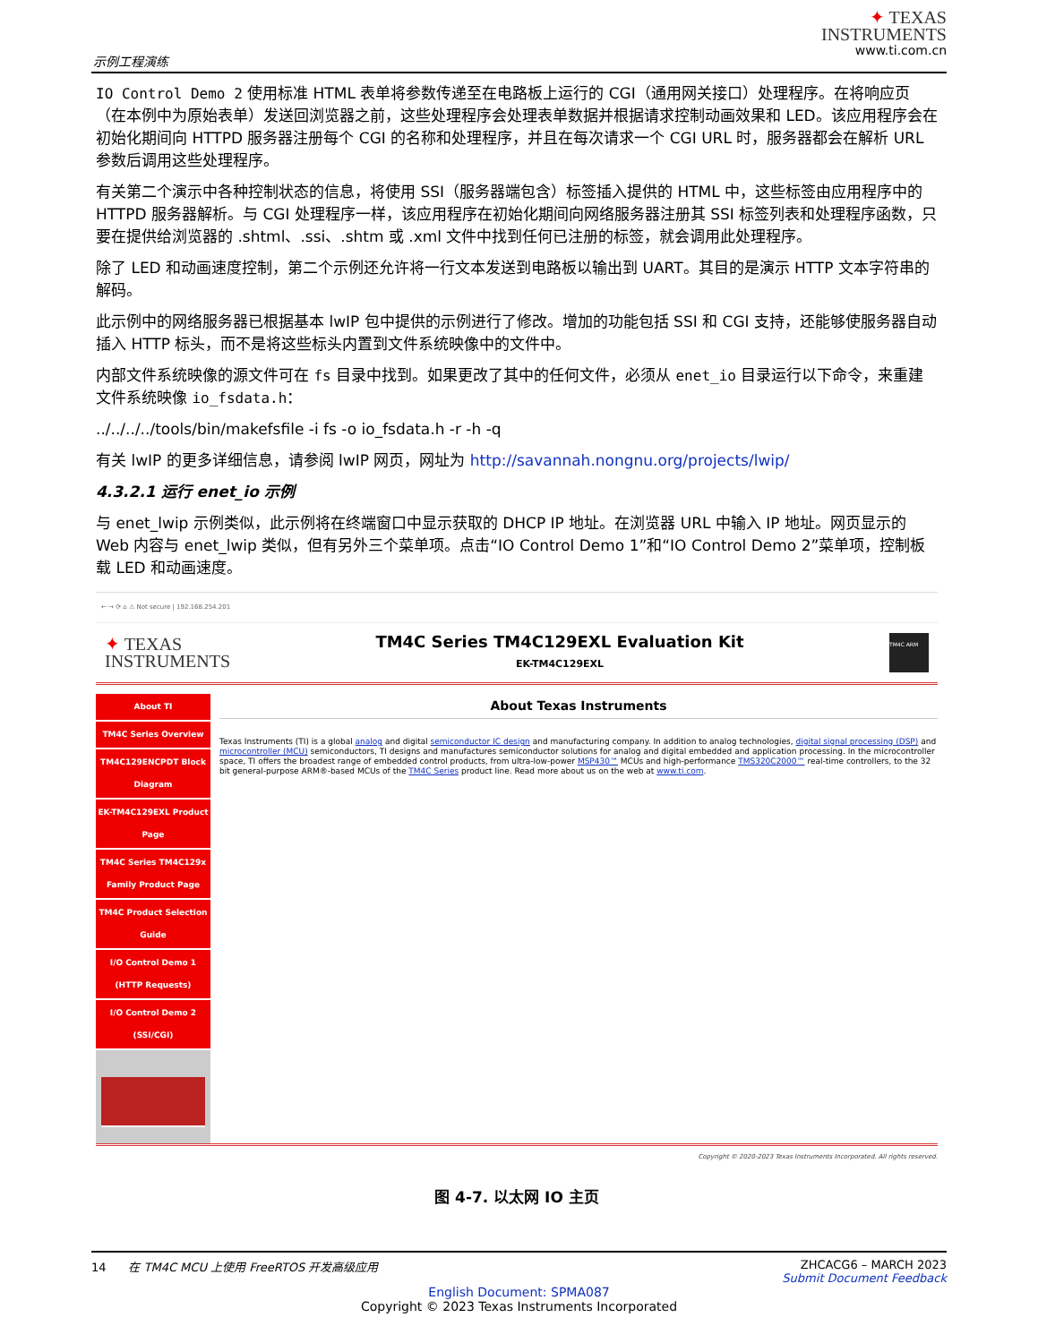示例工程演练
✦ TEXAS
INSTRUMENTS
www.ti.com.cn
IO Control Demo 2 使用标准 HTML 表单将参数传递至在电路板上运行的 CGI（通用网关接口）处理程序。在将响应页（在本例中为原始表单）发送回浏览器之前，这些处理程序会处理表单数据并根据请求控制动画效果和 LED。该应用程序会在初始化期间向 HTTPD 服务器注册每个 CGI 的名称和处理程序，并且在每次请求一个 CGI URL 时，服务器都会在解析 URL 参数后调用这些处理程序。
有关第二个演示中各种控制状态的信息，将使用 SSI（服务器端包含）标签插入提供的 HTML 中，这些标签由应用程序中的 HTTPD 服务器解析。与 CGI 处理程序一样，该应用程序在初始化期间向网络服务器注册其 SSI 标签列表和处理程序函数，只要在提供给浏览器的 .shtml、.ssi、.shtm 或 .xml 文件中找到任何已注册的标签，就会调用此处理程序。
除了 LED 和动画速度控制，第二个示例还允许将一行文本发送到电路板以输出到 UART。其目的是演示 HTTP 文本字符串的解码。
此示例中的网络服务器已根据基本 lwIP 包中提供的示例进行了修改。增加的功能包括 SSI 和 CGI 支持，还能够使服务器自动插入 HTTP 标头，而不是将这些标头内置到文件系统映像中的文件中。
内部文件系统映像的源文件可在 fs 目录中找到。如果更改了其中的任何文件，必须从 enet_io 目录运行以下命令，来重建文件系统映像 io_fsdata.h：
../../../../tools/bin/makefsfile -i fs -o io_fsdata.h -r -h -q
有关 lwIP 的更多详细信息，请参阅 lwIP 网页，网址为 http://savannah.nongnu.org/projects/lwip/
4.3.2.1 运行 enet_io 示例
与 enet_lwip 示例类似，此示例将在终端窗口中显示获取的 DHCP IP 地址。在浏览器 URL 中输入 IP 地址。网页显示的 Web 内容与 enet_lwip 类似，但有另外三个菜单项。点击“IO Control Demo 1”和“IO Control Demo 2”菜单项，控制板载 LED 和动画速度。
← → ⟳ ⌂ ⚠ Not secure | 192.168.254.201
✦ TEXAS
INSTRUMENTS
TM4C Series TM4C129EXL Evaluation Kit
EK-TM4C129EXL
TM4C ARM
About TI
TM4C Series Overview
TM4C129ENCPDT Block Diagram
EK-TM4C129EXL Product Page
TM4C Series TM4C129x Family Product Page
TM4C Product Selection Guide
I/O Control Demo 1 (HTTP Requests)
I/O Control Demo 2 (SSI/CGI)
About Texas Instruments
Texas Instruments (TI) is a global analog and digital semiconductor IC design and manufacturing company. In addition to analog technologies, digital signal processing (DSP) and microcontroller (MCU) semiconductors, TI designs and manufactures semiconductor solutions for analog and digital embedded and application processing. In the microcontroller space, TI offers the broadest range of embedded control products, from ultra-low-power MSP430™ MCUs and high-performance TMS320C2000™ real-time controllers, to the 32 bit general-purpose ARM®-based MCUs of the TM4C Series product line. Read more about us on the web at www.ti.com.
Copyright © 2020-2023 Texas Instruments Incorporated. All rights reserved.
图 4-7. 以太网 IO 主页
14 在 TM4C MCU 上使用 FreeRTOS 开发高级应用
ZHCACG6 – MARCH 2023
Submit Document Feedback
English Document: SPMA087
Copyright © 2023 Texas Instruments Incorporated